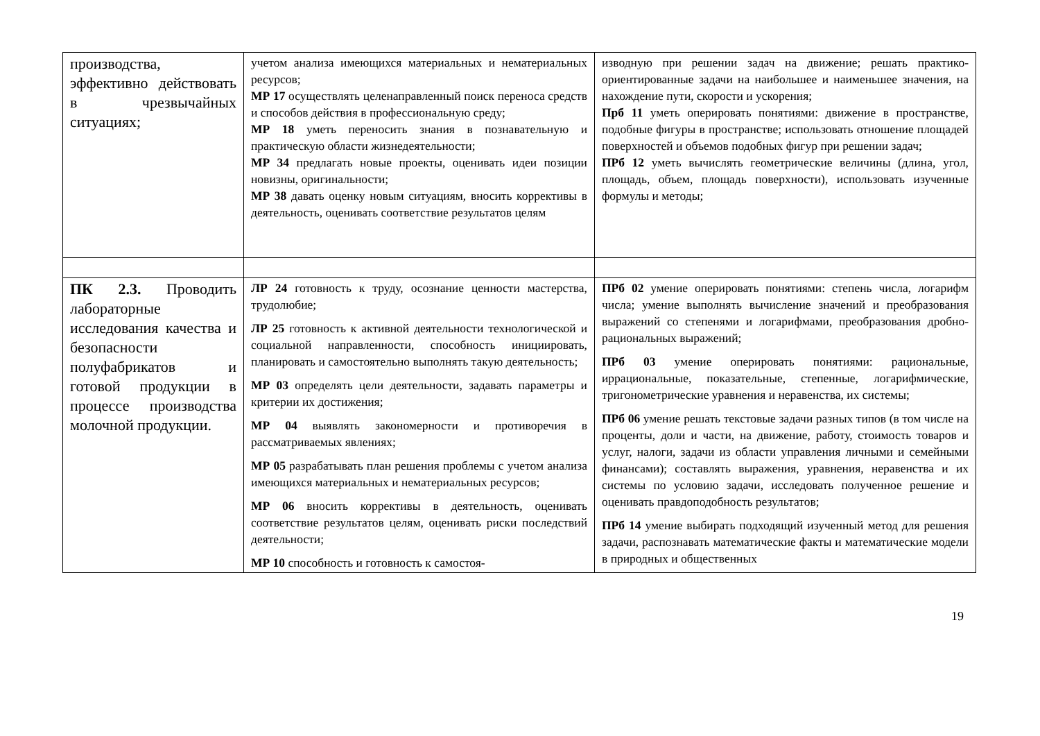| производства, эффективно действовать в чрезвычайных ситуациях; | учетом анализа имеющихся материальных и нематериальных ресурсов; МР 17 осуществлять целенаправленный поиск переноса средств и способов действия в профессиональную среду; МР 18 уметь переносить знания в познавательную и практическую области жизнедеятельности; МР 34 предлагать новые проекты, оценивать идеи позиции новизны, оригинальности; МР 38 давать оценку новым ситуациям, вносить коррективы в деятельность, оценивать соответствие результатов целям | изводную при решении задач на движение; решать практико-ориентированные задачи на наибольшее и наименьшее значения, на нахождение пути, скорости и ускорения; Прб 11 уметь оперировать понятиями: движение в пространстве, подобные фигуры в пространстве; использовать отношение площадей поверхностей и объемов подобных фигур при решении задач; ПРб 12 уметь вычислять геометрические величины (длина, угол, площадь, объем, площадь поверхности), использовать изученные формулы и методы; |
| ПК 2.3. Проводить лабораторные исследования качества и безопасности полуфабрикатов и готовой продукции в процессе производства молочной продукции. | ЛР 24 готовность к труду, осознание ценности мастерства, трудолюбие; ЛР 25 готовность к активной деятельности технологической и социальной направленности, способность инициировать, планировать и самостоятельно выполнять такую деятельность; МР 03 определять цели деятельности, задавать параметры и критерии их достижения; МР 04 выявлять закономерности и противоречия в рассматриваемых явлениях; МР 05 разрабатывать план решения проблемы с учетом анализа имеющихся материальных и нематериальных ресурсов; МР 06 вносить коррективы в деятельность, оценивать соответствие результатов целям, оценивать риски последствий деятельности; МР 10 способность и готовность к самостоя- | ПРб 02 умение оперировать понятиями: степень числа, логарифм числа; умение выполнять вычисление значений и преобразования выражений со степенями и логарифмами, преобразования дробно-рациональных выражений; ПРб 03 умение оперировать понятиями: рациональные, иррациональные, показательные, степенные, логарифмические, тригонометрические уравнения и неравенства, их системы; ПРб 06 умение решать текстовые задачи разных типов (в том числе на проценты, доли и части, на движение, работу, стоимость товаров и услуг, налоги, задачи из области управления личными и семейными финансами); составлять выражения, уравнения, неравенства и их системы по условию задачи, исследовать полученное решение и оценивать правдоподобность результатов; ПРб 14 умение выбирать подходящий изученный метод для решения задачи, распознавать математические факты и математические модели в природных и общественных |
19